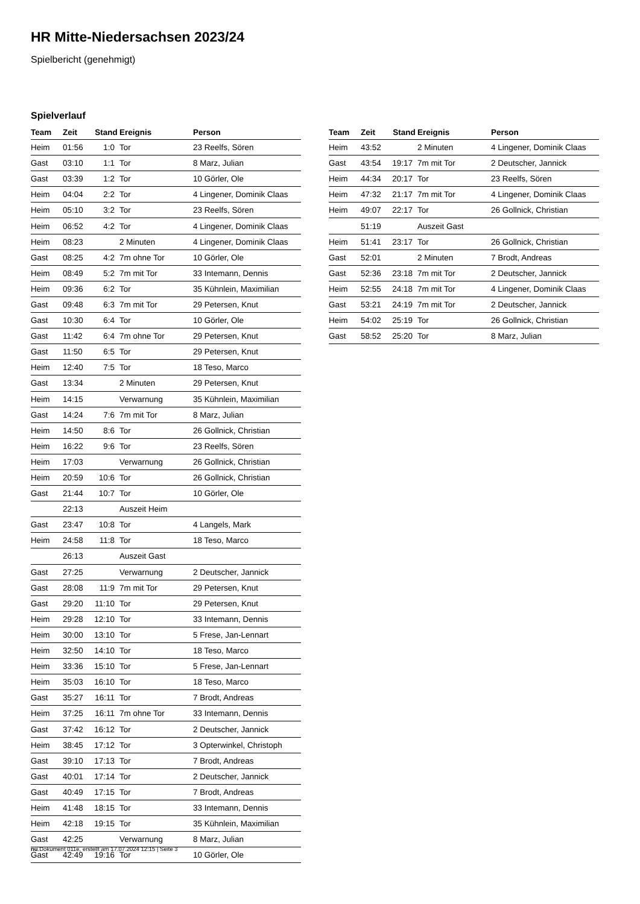HR Mitte-Niedersachsen 2023/24
Spielbericht (genehmigt)
Spielverlauf
| Team | Zeit | Stand | Ereignis | Person |
| --- | --- | --- | --- | --- |
| Heim | 01:56 | 1:0 | Tor | 23 Reelfs, Sören |
| Gast | 03:10 | 1:1 | Tor | 8 Marz, Julian |
| Gast | 03:39 | 1:2 | Tor | 10 Görler, Ole |
| Heim | 04:04 | 2:2 | Tor | 4 Lingener, Dominik Claas |
| Heim | 05:10 | 3:2 | Tor | 23 Reelfs, Sören |
| Heim | 06:52 | 4:2 | Tor | 4 Lingener, Dominik Claas |
| Heim | 08:23 | | 2 Minuten | 4 Lingener, Dominik Claas |
| Gast | 08:25 | 4:2 | 7m ohne Tor | 10 Görler, Ole |
| Heim | 08:49 | 5:2 | 7m mit Tor | 33 Intemann, Dennis |
| Heim | 09:36 | 6:2 | Tor | 35 Kühnlein, Maximilian |
| Gast | 09:48 | 6:3 | 7m mit Tor | 29 Petersen, Knut |
| Gast | 10:30 | 6:4 | Tor | 10 Görler, Ole |
| Gast | 11:42 | 6:4 | 7m ohne Tor | 29 Petersen, Knut |
| Gast | 11:50 | 6:5 | Tor | 29 Petersen, Knut |
| Heim | 12:40 | 7:5 | Tor | 18 Teso, Marco |
| Gast | 13:34 | | 2 Minuten | 29 Petersen, Knut |
| Heim | 14:15 | | Verwarnung | 35 Kühnlein, Maximilian |
| Gast | 14:24 | 7:6 | 7m mit Tor | 8 Marz, Julian |
| Heim | 14:50 | 8:6 | Tor | 26 Gollnick, Christian |
| Heim | 16:22 | 9:6 | Tor | 23 Reelfs, Sören |
| Heim | 17:03 | | Verwarnung | 26 Gollnick, Christian |
| Heim | 20:59 | 10:6 | Tor | 26 Gollnick, Christian |
| Gast | 21:44 | 10:7 | Tor | 10 Görler, Ole |
| | 22:13 | | Auszeit Heim | |
| Gast | 23:47 | 10:8 | Tor | 4 Langels, Mark |
| Heim | 24:58 | 11:8 | Tor | 18 Teso, Marco |
| | 26:13 | | Auszeit Gast | |
| Gast | 27:25 | | Verwarnung | 2 Deutscher, Jannick |
| Gast | 28:08 | 11:9 | 7m mit Tor | 29 Petersen, Knut |
| Gast | 29:20 | 11:10 | Tor | 29 Petersen, Knut |
| Heim | 29:28 | 12:10 | Tor | 33 Intemann, Dennis |
| Heim | 30:00 | 13:10 | Tor | 5 Frese, Jan-Lennart |
| Heim | 32:50 | 14:10 | Tor | 18 Teso, Marco |
| Heim | 33:36 | 15:10 | Tor | 5 Frese, Jan-Lennart |
| Heim | 35:03 | 16:10 | Tor | 18 Teso, Marco |
| Gast | 35:27 | 16:11 | Tor | 7 Brodt, Andreas |
| Heim | 37:25 | 16:11 | 7m ohne Tor | 33 Intemann, Dennis |
| Gast | 37:42 | 16:12 | Tor | 2 Deutscher, Jannick |
| Heim | 38:45 | 17:12 | Tor | 3 Opterwinkel, Christoph |
| Gast | 39:10 | 17:13 | Tor | 7 Brodt, Andreas |
| Gast | 40:01 | 17:14 | Tor | 2 Deutscher, Jannick |
| Gast | 40:49 | 17:15 | Tor | 7 Brodt, Andreas |
| Heim | 41:48 | 18:15 | Tor | 33 Intemann, Dennis |
| Heim | 42:18 | 19:15 | Tor | 35 Kühnlein, Maximilian |
| Gast | 42:25 | | Verwarnung | 8 Marz, Julian |
| Gast | 42:49 | 19:16 | Tor | 10 Görler, Ole |
| Team | Zeit | Stand | Ereignis | Person |
| --- | --- | --- | --- | --- |
| Heim | 43:52 | | 2 Minuten | 4 Lingener, Dominik Claas |
| Gast | 43:54 | 19:17 | 7m mit Tor | 2 Deutscher, Jannick |
| Heim | 44:34 | 20:17 | Tor | 23 Reelfs, Sören |
| Heim | 47:32 | 21:17 | 7m mit Tor | 4 Lingener, Dominik Claas |
| Heim | 49:07 | 22:17 | Tor | 26 Gollnick, Christian |
| | 51:19 | | Auszeit Gast | |
| Heim | 51:41 | 23:17 | Tor | 26 Gollnick, Christian |
| Gast | 52:01 | | 2 Minuten | 7 Brodt, Andreas |
| Gast | 52:36 | 23:18 | 7m mit Tor | 2 Deutscher, Jannick |
| Heim | 52:55 | 24:18 | 7m mit Tor | 4 Lingener, Dominik Claas |
| Gast | 53:21 | 24:19 | 7m mit Tor | 2 Deutscher, Jannick |
| Heim | 54:02 | 25:19 | Tor | 26 Gollnick, Christian |
| Gast | 58:52 | 25:20 | Tor | 8 Marz, Julian |
nu.Dokument 011e, erstellt am 17.07.2024 12:15 | Seite 3